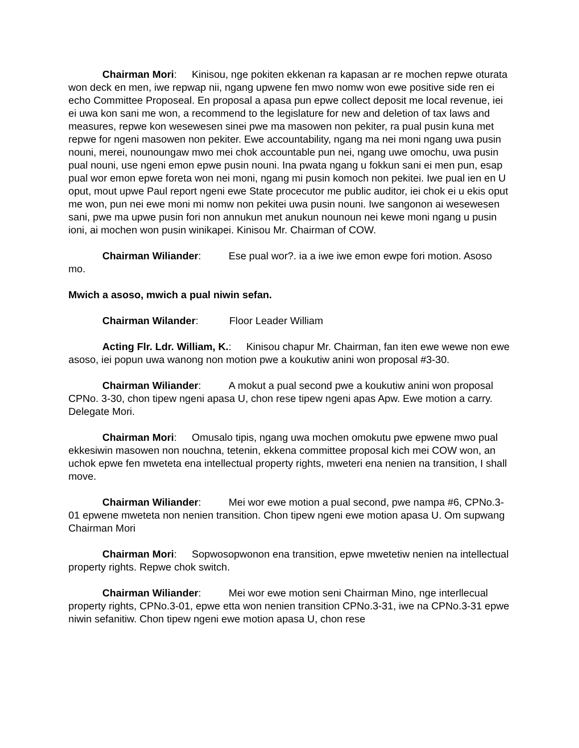Chairman Mori: Kinisou, nge pokiten ekkenan ra kapasan ar re mochen repwe oturata won deck en men, iwe repwap nii, ngang upwene fen mwo nomw won ewe positive side ren ei echo Committee Proposeal. En proposal a apasa pun epwe collect deposit me local revenue, iei ei uwa kon sani me won, a recommend to the legislature for new and deletion of tax laws and measures, repwe kon wesewesen sinei pwe ma masowen non pekiter, ra pual pusin kuna met repwe for ngeni masowen non pekiter. Ewe accountability, ngang ma nei moni ngang uwa pusin nouni, merei, nounoungaw mwo mei chok accountable pun nei, ngang uwe omochu, uwa pusin pual nouni, use ngeni emon epwe pusin nouni. Ina pwata ngang u fokkun sani ei men pun, esap pual wor emon epwe foreta won nei moni, ngang mi pusin komoch non pekitei. Iwe pual ien en U oput, mout upwe Paul report ngeni ewe State procecutor me public auditor, iei chok ei u ekis oput me won, pun nei ewe moni mi nomw non pekitei uwa pusin nouni. Iwe sangonon ai wesewesen sani, pwe ma upwe pusin fori non annukun met anukun nounoun nei kewe moni ngang u pusin ioni, ai mochen won pusin winikapei. Kinisou Mr. Chairman of COW.
Chairman Wiliander: Ese pual wor?. ia a iwe iwe emon ewpe fori motion. Asoso mo.
Mwich a asoso, mwich a pual niwin sefan.
Chairman Wilander: Floor Leader William
Acting Flr. Ldr. William, K.: Kinisou chapur Mr. Chairman, fan iten ewe wewe non ewe asoso, iei popun uwa wanong non motion pwe a koukutiw anini won proposal #3-30.
Chairman Wiliander: A mokut a pual second pwe a koukutiw anini won proposal CPNo. 3-30, chon tipew ngeni apasa U, chon rese tipew ngeni apas Apw. Ewe motion a carry. Delegate Mori.
Chairman Mori: Omusalo tipis, ngang uwa mochen omokutu pwe epwene mwo pual ekkesiwin masowen non nouchna, tetenin, ekkena committee proposal kich mei COW won, an uchok epwe fen mweteta ena intellectual property rights, mweteri ena nenien na transition, I shall move.
Chairman Wiliander: Mei wor ewe motion a pual second, pwe nampa #6, CPNo.3-01 epwene mweteta non nenien transition. Chon tipew ngeni ewe motion apasa U. Om supwang Chairman Mori
Chairman Mori: Sopwosopwonon ena transition, epwe mwetetiw nenien na intellectual property rights. Repwe chok switch.
Chairman Wiliander: Mei wor ewe motion seni Chairman Mino, nge interllecual property rights, CPNo.3-01, epwe etta won nenien transition CPNo.3-31, iwe na CPNo.3-31 epwe niwin sefanitiw. Chon tipew ngeni ewe motion apasa U, chon rese